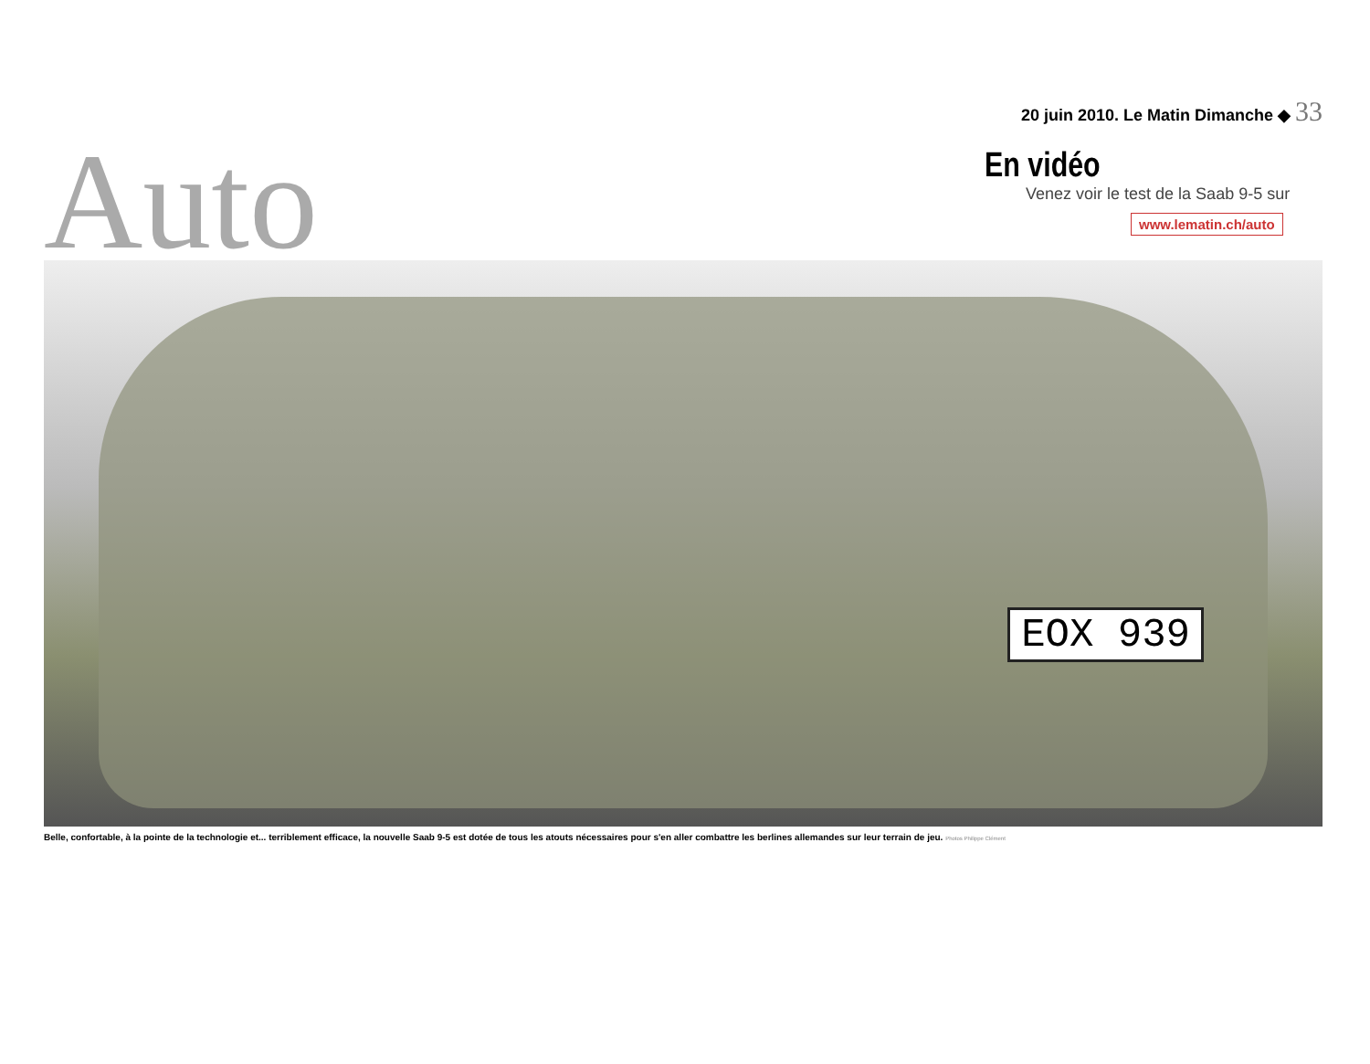Auto
20 juin 2010. Le Matin Dimanche ◆ 33
En vidéo
Venez voir le test de la Saab 9-5 sur
www.lematin.ch/auto
EOX 939
Belle, confortable, à la pointe de la technologie et... terriblement efficace, la nouvelle Saab 9-5 est dotée de tous les atouts nécessaires pour s'en aller combattre les berlines allemandes sur leur terrain de jeu. Photos Philippe Clément